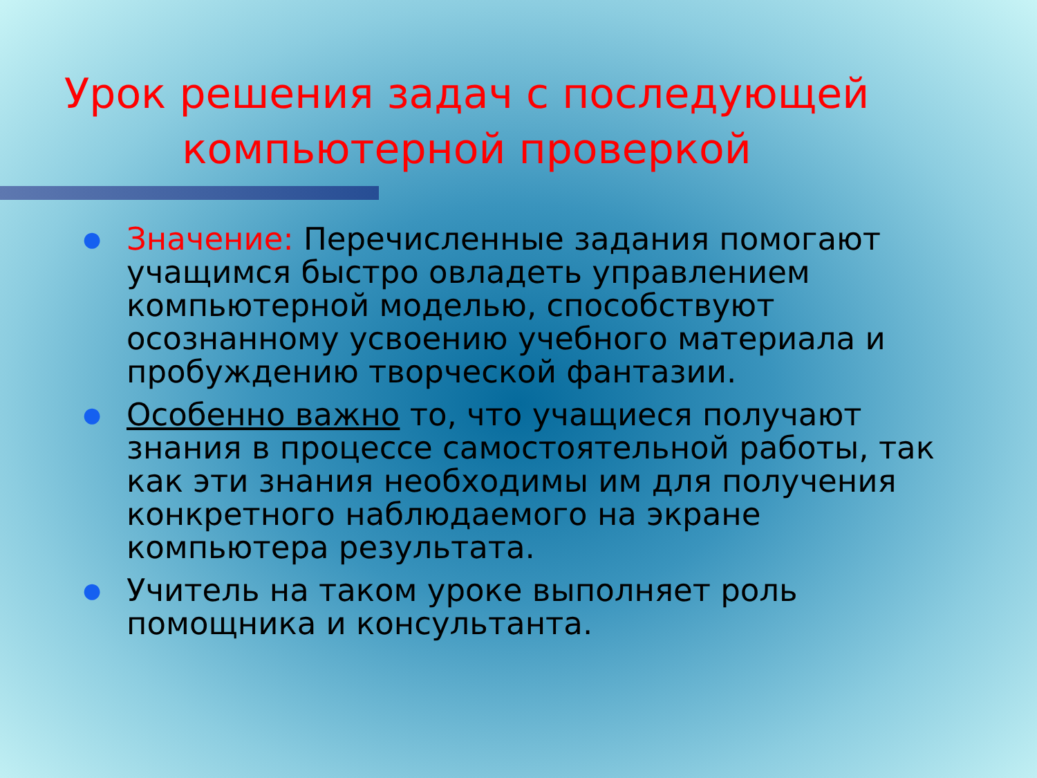Урок решения задач с последующей
компьютерной проверкой
● Значение: Перечисленные задания помогают учащимся быстро овладеть управлением компьютерной моделью, способствуют осознанному усвоению учебного материала и пробуждению творческой фантазии.
● Особенно важно то, что учащиеся получают знания в процессе самостоятельной работы, так как эти знания необходимы им для получения конкретного наблюдаемого на экране компьютера результата.
● Учитель на таком уроке выполняет роль помощника и консультанта.